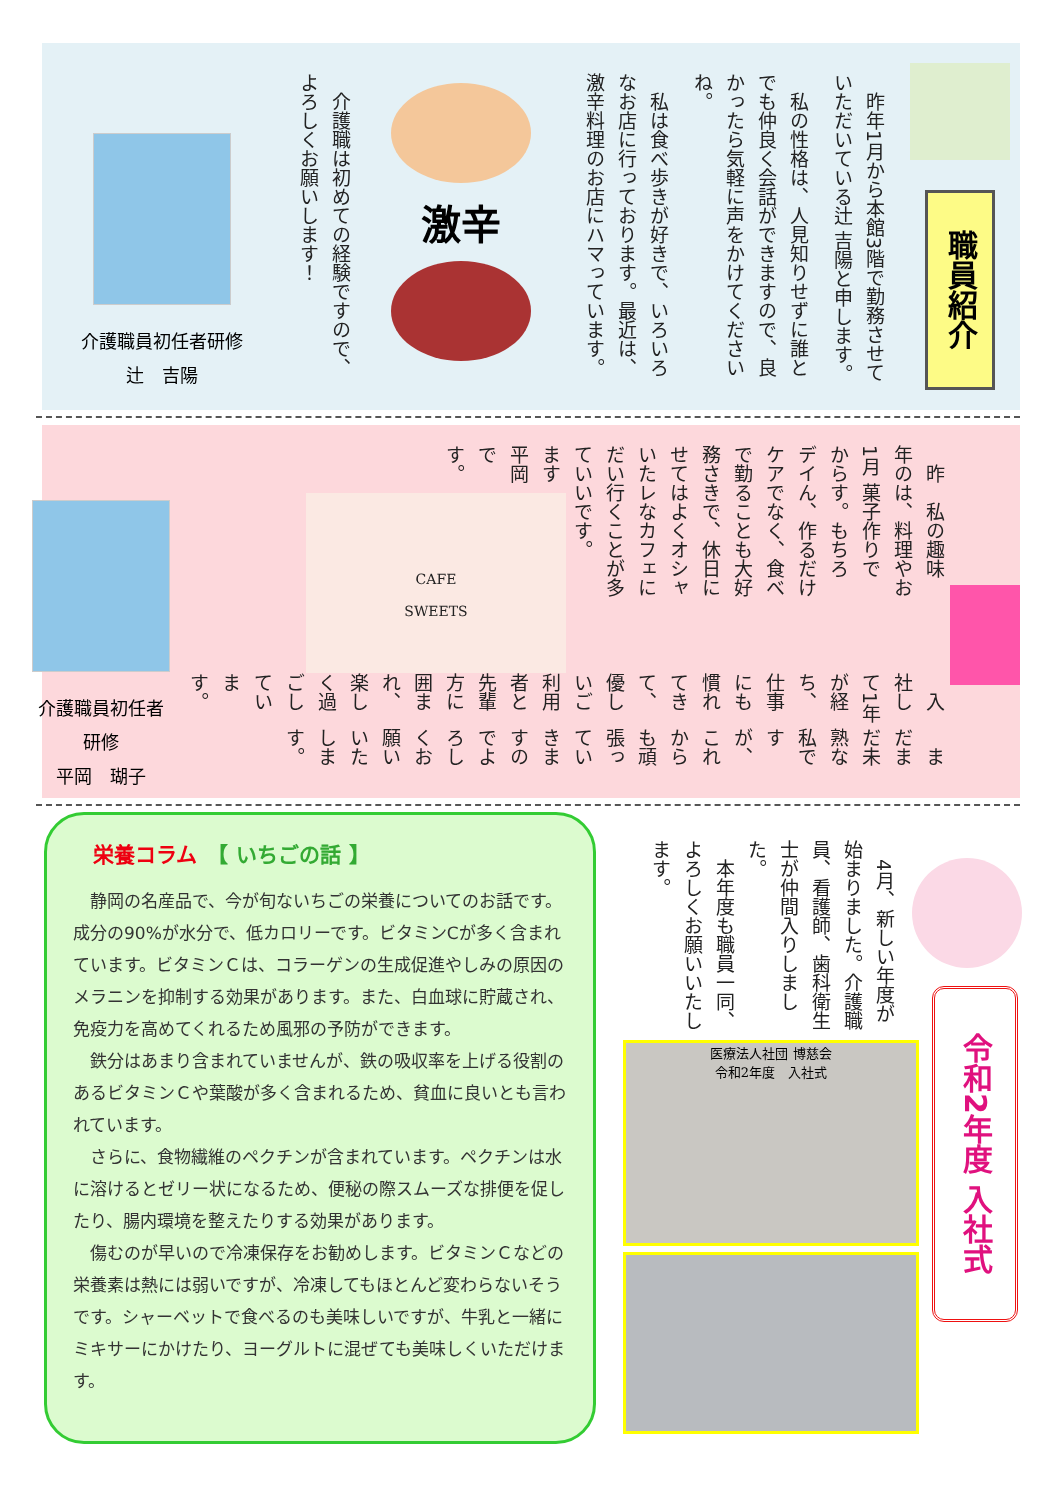職員紹介
　昨年1月から本館3階で勤務させていただいている辻 吉陽と申します。
　私の性格は、人見知りせずに誰とでも仲良く会話ができますので、良かったら気軽に声をかけてくださいね。
　私は食べ歩きが好きで、いろいろなお店に行っております。最近は、激辛料理のお店にハマっています。
激辛
　介護職は初めての経験ですので、よろしくお願いします！
介護職員初任者研修
辻　吉陽
　昨年の1月からデイケアで勤務させていただいています平岡です。
　私の趣味は、料理やお菓子作りです。もちろん、作るだけでなく、食べることも大好きで、休日にはよくオシャレなカフェに行くことが多いです。
CAFE
SWEETS
　入社して1年が経ち、仕事にも慣れてきて、優しいご利用者と先輩方に囲まれ、楽しく過ごしています。
　まだまだ未熟な私ですが、これからも頑張っていきますのでよろしくお願いいたします。
介護職員初任者研修
平岡　瑚子
栄養コラム　【 いちごの話 】
　静岡の名産品で、今が旬ないちごの栄養についてのお話です。成分の90%が水分で、低カロリーです。ビタミンCが多く含まれています。ビタミンＣは、コラーゲンの生成促進やしみの原因のメラニンを抑制する効果があります。また、白血球に貯蔵され、免疫力を高めてくれるため風邪の予防ができます。
　鉄分はあまり含まれていませんが、鉄の吸収率を上げる役割のあるビタミンＣや葉酸が多く含まれるため、貧血に良いとも言われています。
　さらに、食物繊維のペクチンが含まれています。ペクチンは水に溶けるとゼリー状になるため、便秘の際スムーズな排便を促したり、腸内環境を整えたりする効果があります。
　傷むのが早いので冷凍保存をお勧めします。ビタミンＣなどの栄養素は熱には弱いですが、冷凍してもほとんど変わらないそうです。シャーベットで食べるのも美味しいですが、牛乳と一緒にミキサーにかけたり、ヨーグルトに混ぜても美味しくいただけます。
　4月、新しい年度が始まりました。介護職員、看護師、歯科衛生士が仲間入りしました。
　本年度も職員一同、よろしくお願いいたします。
令和2年度 入社式
医療法人社団 博慈会
令和2年度　入社式